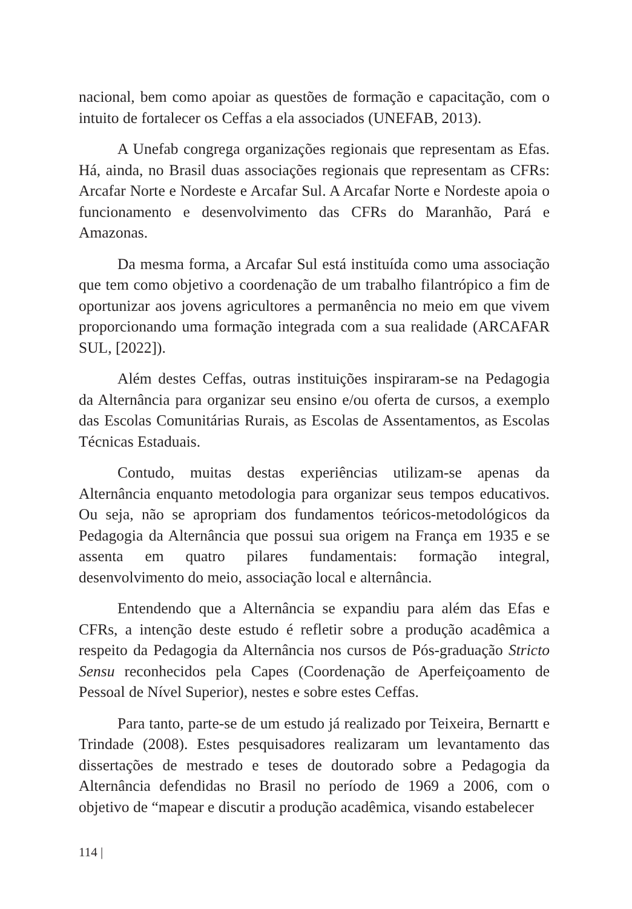nacional, bem como apoiar as questões de formação e capacitação, com o intuito de fortalecer os Ceffas a ela associados (UNEFAB, 2013).
A Unefab congrega organizações regionais que representam as Efas. Há, ainda, no Brasil duas associações regionais que representam as CFRs: Arcafar Norte e Nordeste e Arcafar Sul. A Arcafar Norte e Nordeste apoia o funcionamento e desenvolvimento das CFRs do Maranhão, Pará e Amazonas.
Da mesma forma, a Arcafar Sul está instituída como uma associação que tem como objetivo a coordenação de um trabalho filantrópico a fim de oportunizar aos jovens agricultores a permanência no meio em que vivem proporcionando uma formação integrada com a sua realidade (ARCAFAR SUL, [2022]).
Além destes Ceffas, outras instituições inspiraram-se na Pedagogia da Alternância para organizar seu ensino e/ou oferta de cursos, a exemplo das Escolas Comunitárias Rurais, as Escolas de Assentamentos, as Escolas Técnicas Estaduais.
Contudo, muitas destas experiências utilizam-se apenas da Alternância enquanto metodologia para organizar seus tempos educativos. Ou seja, não se apropriam dos fundamentos teóricos-metodológicos da Pedagogia da Alternância que possui sua origem na França em 1935 e se assenta em quatro pilares fundamentais: formação integral, desenvolvimento do meio, associação local e alternância.
Entendendo que a Alternância se expandiu para além das Efas e CFRs, a intenção deste estudo é refletir sobre a produção acadêmica a respeito da Pedagogia da Alternância nos cursos de Pós-graduação Stricto Sensu reconhecidos pela Capes (Coordenação de Aperfeiçoamento de Pessoal de Nível Superior), nestes e sobre estes Ceffas.
Para tanto, parte-se de um estudo já realizado por Teixeira, Bernartt e Trindade (2008). Estes pesquisadores realizaram um levantamento das dissertações de mestrado e teses de doutorado sobre a Pedagogia da Alternância defendidas no Brasil no período de 1969 a 2006, com o objetivo de “mapear e discutir a produção acadêmica, visando estabelecer
114 |